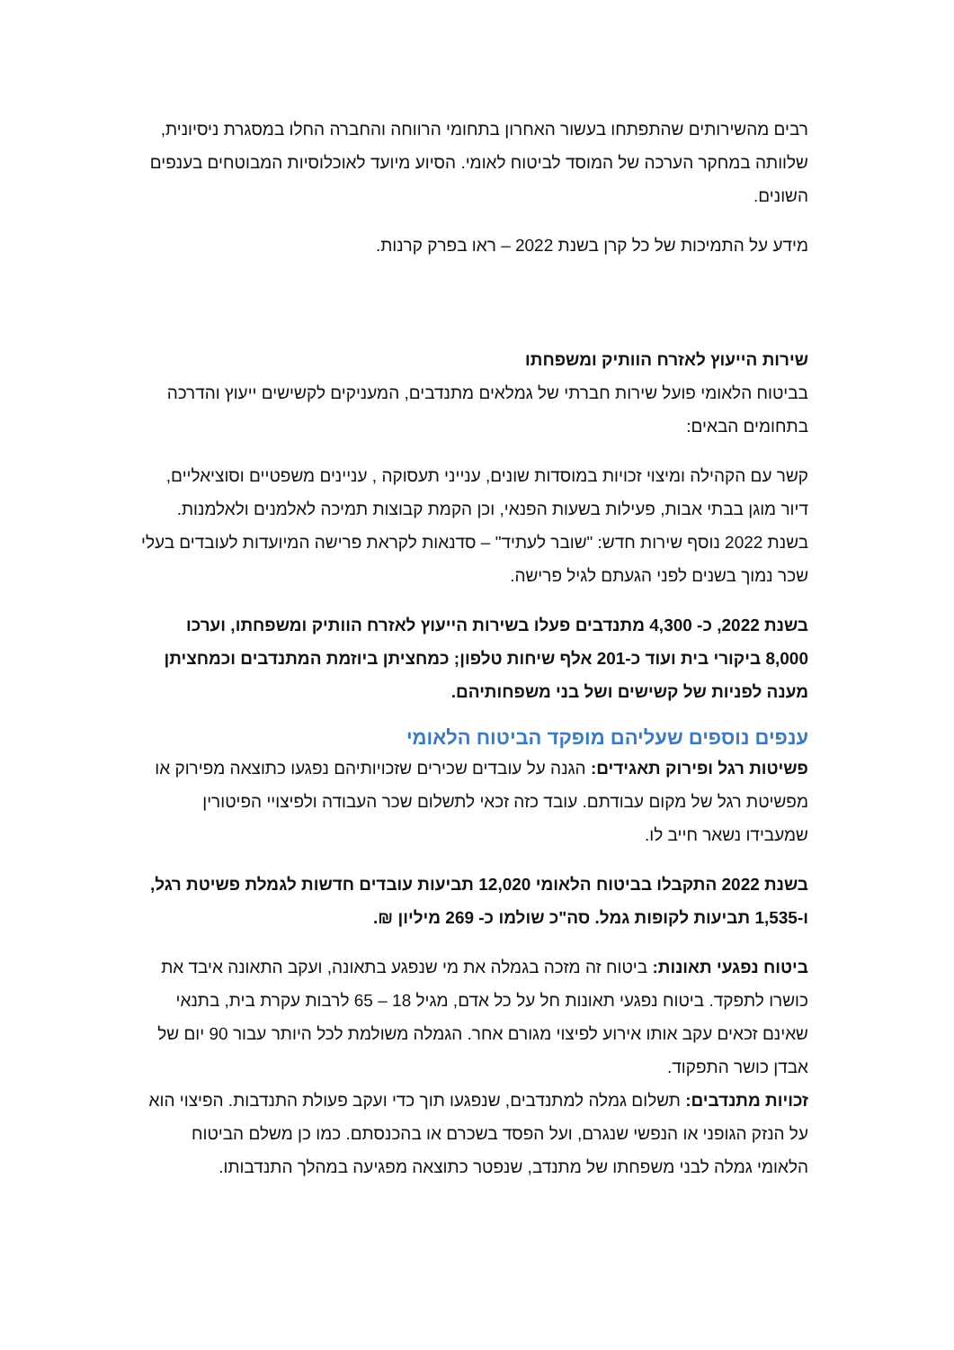רבים מהשירותים שהתפתחו בעשור האחרון בתחומי הרווחה והחברה החלו במסגרת ניסיונית, שלוותה במחקר הערכה של המוסד לביטוח לאומי. הסיוע מיועד לאוכלוסיות המבוטחים בענפים השונים.
מידע על התמיכות של כל קרן בשנת 2022 – ראו בפרק קרנות.
שירות הייעוץ לאזרח הוותיק ומשפחתו
בביטוח הלאומי פועל שירות חברתי של גמלאים מתנדבים, המעניקים לקשישים ייעוץ והדרכה בתחומים הבאים:
קשר עם הקהילה ומיצוי זכויות במוסדות שונים, ענייני תעסוקה , עניינים משפטיים וסוציאליים, דיור מוגן בבתי אבות, פעילות בשעות הפנאי, וכן הקמת קבוצות תמיכה לאלמנים ולאלמנות. בשנת 2022 נוסף שירות חדש: "שובר לעתיד" – סדנאות לקראת פרישה המיועדות לעובדים בעלי שכר נמוך בשנים לפני הגעתם לגיל פרישה.
בשנת 2022, כ- 4,300 מתנדבים פעלו בשירות הייעוץ לאזרח הוותיק ומשפחתו, וערכו 8,000 ביקורי בית ועוד כ-201 אלף שיחות טלפון; כמחציתן ביוזמת המתנדבים וכמחציתן מענה לפניות של קשישים ושל בני משפחותיהם.
ענפים נוספים שעליהם מופקד הביטוח הלאומי
פשיטות רגל ופירוק תאגידים: הגנה על עובדים שכירים שזכויותיהם נפגעו כתוצאה מפירוק או מפשיטת רגל של מקום עבודתם. עובד כזה זכאי לתשלום שכר העבודה ולפיצויי הפיטורין שמעבידו נשאר חייב לו.
בשנת 2022 התקבלו בביטוח הלאומי 12,020 תביעות עובדים חדשות לגמלת פשיטת רגל, ו-1,535 תביעות לקופות גמל. סה"כ שולמו כ- 269 מיליון ₪.
ביטוח נפגעי תאונות: ביטוח זה מזכה בגמלה את מי שנפגע בתאונה, ועקב התאונה איבד את כושרו לתפקד. ביטוח נפגעי תאונות חל על כל אדם, מגיל 18 – 65 לרבות עקרת בית, בתנאי שאינם זכאים עקב אותו אירוע לפיצוי מגורם אחר. הגמלה משולמת לכל היותר עבור 90 יום של אבדן כושר התפקוד.
זכויות מתנדבים: תשלום גמלה למתנדבים, שנפגעו תוך כדי ועקב פעולת התנדבות. הפיצוי הוא על הנזק הגופני או הנפשי שנגרם, ועל הפסד בשכרם או בהכנסתם. כמו כן משלם הביטוח הלאומי גמלה לבני משפחתו של מתנדב, שנפטר כתוצאה מפגיעה במהלך התנדבותו.